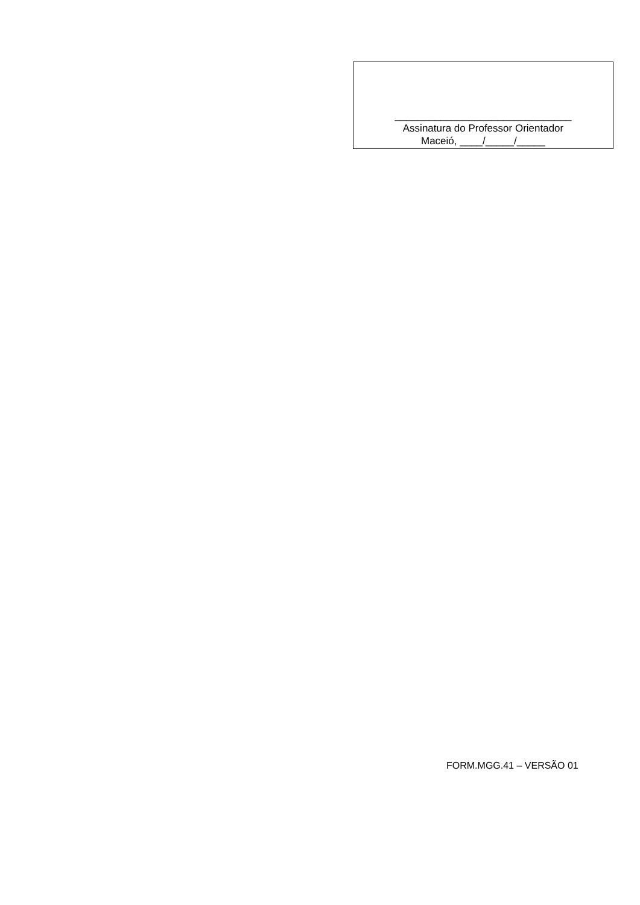_______________________________
Assinatura do Professor Orientador
Maceió, ____/_____/_____
FORM.MGG.41 – VERSÃO 01